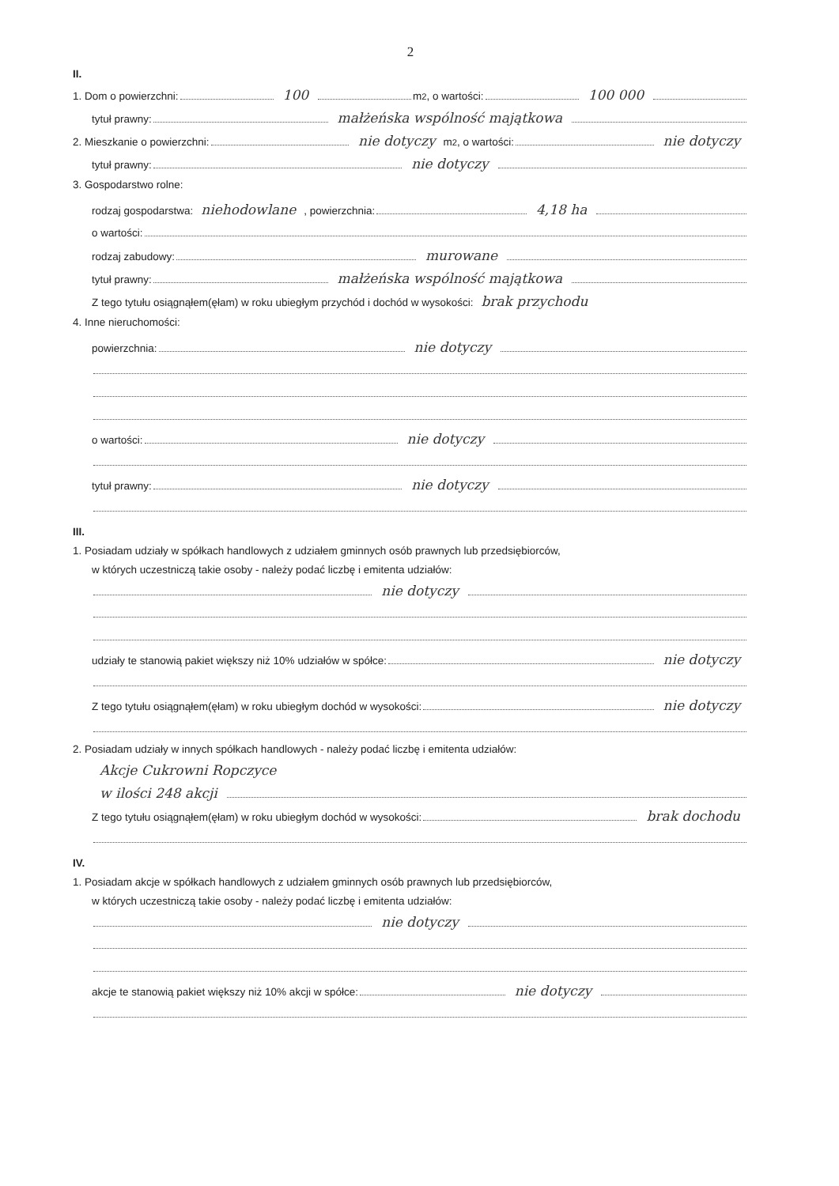2
II.
1. Dom o powierzchni: 100 m<sup>2</sup>, o wartości: 100 000
tytuł prawny: małżeńska wspólność majątkowa
2. Mieszkanie o powierzchni: nie dotyczy m<sup>2</sup>, o wartości: nie dotyczy
tytuł prawny: nie dotyczy
3. Gospodarstwo rolne:
rodzaj gospodarstwa: niehodowlane, powierzchnia: 4,18 ha
o wartości:
rodzaj zabudowy: murowane
tytuł prawny: małżeńska wspólność majątkowa
Z tego tytułu osiągnąłem(ęłam) w roku ubiegłym przychód i dochód w wysokości: brak przychodu
4. Inne nieruchomości:
powierzchnia: nie dotyczy
o wartości: nie dotyczy
tytuł prawny: nie dotyczy
III.
1. Posiadam udziały w spółkach handlowych z udziałem gminnych osób prawnych lub przedsiębiorców,
w których uczestniczą takie osoby - należy podać liczbę i emitenta udziałów:
nie dotyczy
udziały te stanowią pakiet większy niż 10% udziałów w spółce: nie dotyczy
Z tego tytułu osiągnąłem(ęłam) w roku ubiegłym dochód w wysokości: nie dotyczy
2. Posiadam udziały w innych spółkach handlowych - należy podać liczbę i emitenta udziałów:
Akcje Cukrowni Ropczyce
w ilości 248 akcji
Z tego tytułu osiągnąłem(ęłam) w roku ubiegłym dochód w wysokości: brak dochodu
IV.
1. Posiadam akcje w spółkach handlowych z udziałem gminnych osób prawnych lub przedsiębiorców,
w których uczestniczą takie osoby - należy podać liczbę i emitenta udziałów:
nie dotyczy
akcje te stanowią pakiet większy niż 10% akcji w spółce: nie dotyczy